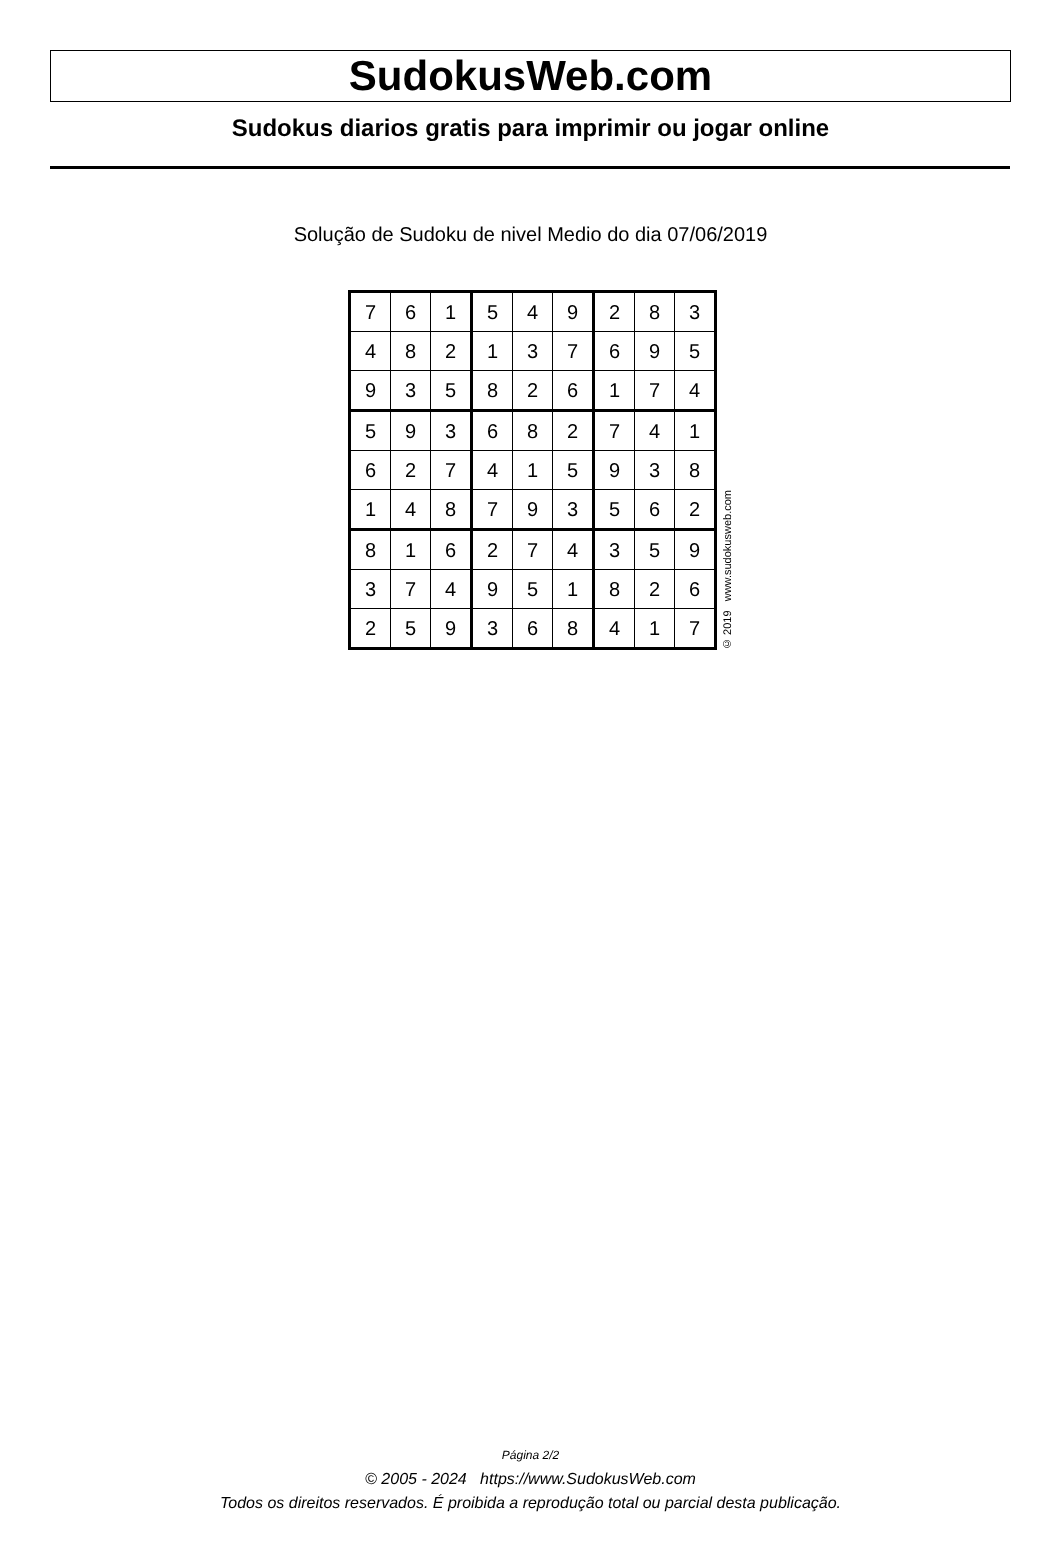SudokusWeb.com
Sudokus diarios gratis para imprimir ou jogar online
Solução de Sudoku de nivel Medio do dia 07/06/2019
| 7 | 6 | 1 | 5 | 4 | 9 | 2 | 8 | 3 |
| 4 | 8 | 2 | 1 | 3 | 7 | 6 | 9 | 5 |
| 9 | 3 | 5 | 8 | 2 | 6 | 1 | 7 | 4 |
| 5 | 9 | 3 | 6 | 8 | 2 | 7 | 4 | 1 |
| 6 | 2 | 7 | 4 | 1 | 5 | 9 | 3 | 8 |
| 1 | 4 | 8 | 7 | 9 | 3 | 5 | 6 | 2 |
| 8 | 1 | 6 | 2 | 7 | 4 | 3 | 5 | 9 |
| 3 | 7 | 4 | 9 | 5 | 1 | 8 | 2 | 6 |
| 2 | 5 | 9 | 3 | 6 | 8 | 4 | 1 | 7 |
© 2019 www.sudokusweb.com
Página 2/2
© 2005 - 2024 https://www.SudokusWeb.com
Todos os direitos reservados. É proibida a reprodução total ou parcial desta publicação.